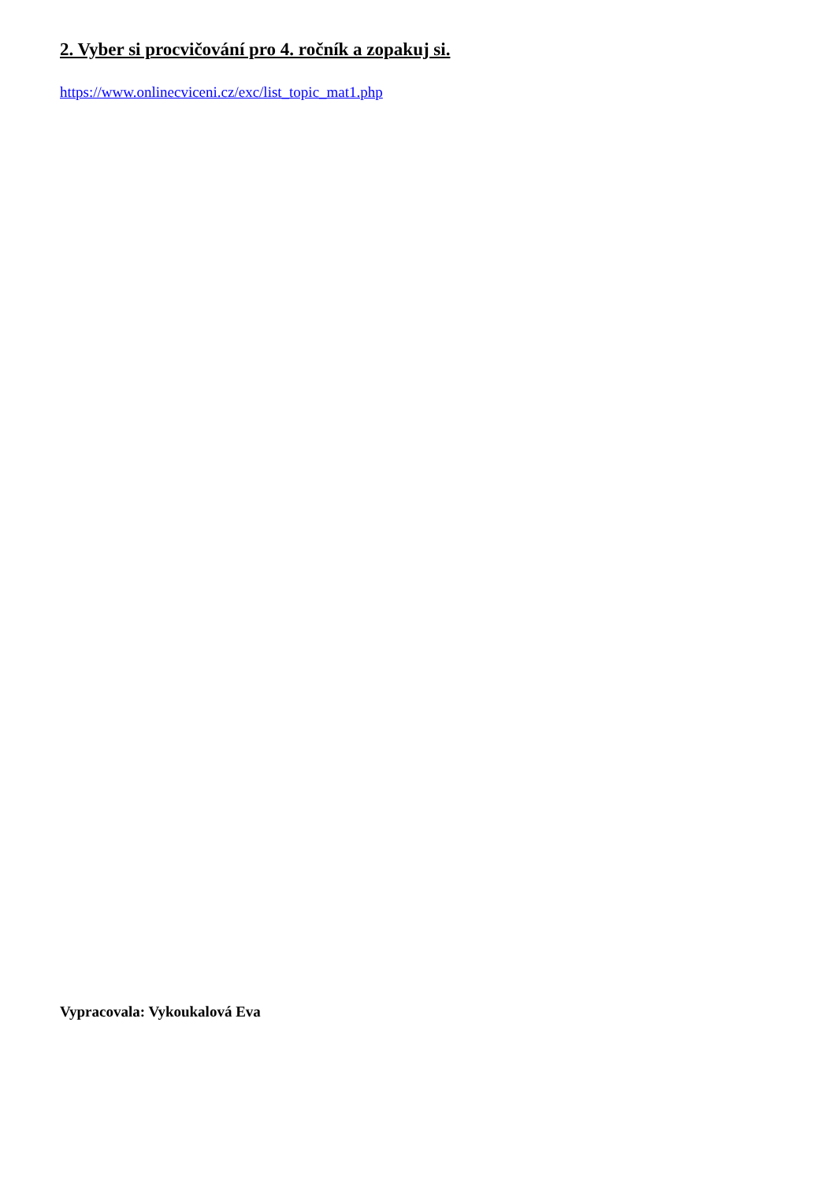2. Vyber si procvičování pro 4. ročník a zopakuj si.
https://www.onlinecviceni.cz/exc/list_topic_mat1.php
Vypracovala: Vykoukalová Eva